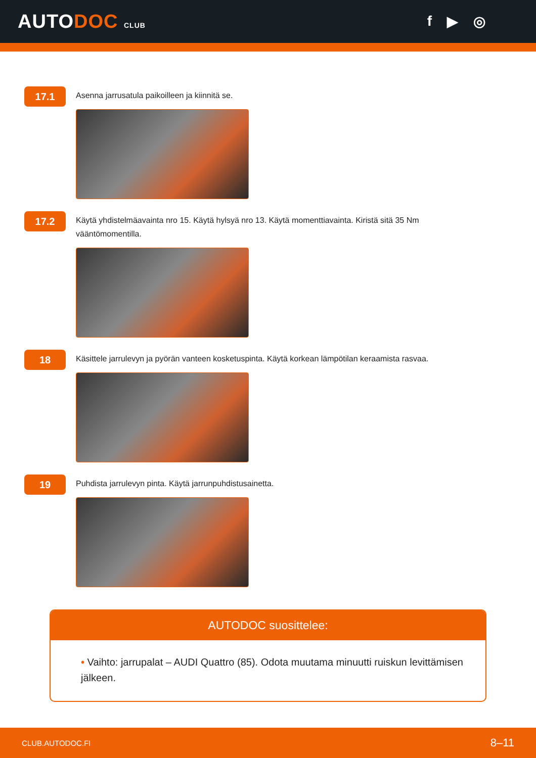AUTODOC CLUB
f ▶ ◎
17.1
Asenna jarrusatula paikoilleen ja kiinnitä se.
17.2
Käytä yhdistelmäavainta nro 15. Käytä hylsyä nro 13. Käytä momenttiavainta. Kiristä sitä 35 Nm vääntömomentilla.
18
Käsittele jarrulevyn ja pyörän vanteen kosketuspinta. Käytä korkean lämpötilan keraamista rasvaa.
19
Puhdista jarrulevyn pinta. Käytä jarrunpuhdistusainetta.
AUTODOC suosittelee:
• Vaihto: jarrupalat – AUDI Quattro (85). Odota muutama minuutti ruiskun levittämisen jälkeen.
CLUB.AUTODOC.FI 8–11